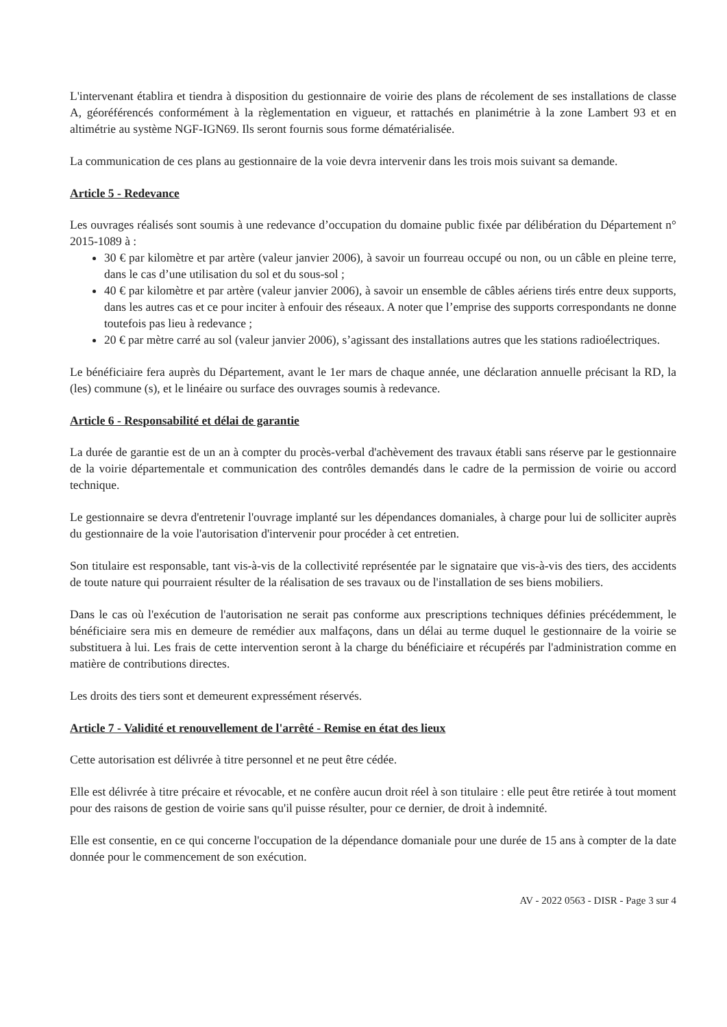L'intervenant établira et tiendra à disposition du gestionnaire de voirie des plans de récolement de ses installations de classe A, géoréférencés conformément à la règlementation en vigueur, et rattachés en planimétrie à la zone Lambert 93 et en altimétrie au système NGF-IGN69. Ils seront fournis sous forme dématérialisée.
La communication de ces plans au gestionnaire de la voie devra intervenir dans les trois mois suivant sa demande.
Article 5 - Redevance
Les ouvrages réalisés sont soumis à une redevance d’occupation du domaine public fixée par délibération du Département n° 2015-1089 à :
30 € par kilomètre et par artère (valeur janvier 2006), à savoir un fourreau occupé ou non, ou un câble en pleine terre, dans le cas d’une utilisation du sol et du sous-sol ;
40 € par kilomètre et par artère (valeur janvier 2006), à savoir un ensemble de câbles aériens tirés entre deux supports, dans les autres cas et ce pour inciter à enfouir des réseaux. A noter que l’emprise des supports correspondants ne donne toutefois pas lieu à redevance ;
20 € par mètre carré au sol (valeur janvier 2006), s’agissant des installations autres que les stations radioélectriques.
Le bénéficiaire fera auprès du Département, avant le 1er mars de chaque année, une déclaration annuelle précisant la RD, la (les) commune (s), et le linéaire ou surface des ouvrages soumis à redevance.
Article 6 - Responsabilité et délai de garantie
La durée de garantie est de un an à compter du procès-verbal d'achèvement des travaux établi sans réserve par le gestionnaire de la voirie départementale et communication des contrôles demandés dans le cadre de la permission de voirie ou accord technique.
Le gestionnaire se devra d'entretenir l'ouvrage implanté sur les dépendances domaniales, à charge pour lui de solliciter auprès du gestionnaire de la voie l'autorisation d'intervenir pour procéder à cet entretien.
Son titulaire est responsable, tant vis-à-vis de la collectivité représentée par le signataire que vis-à-vis des tiers, des accidents de toute nature qui pourraient résulter de la réalisation de ses travaux ou de l'installation de ses biens mobiliers.
Dans le cas où l'exécution de l'autorisation ne serait pas conforme aux prescriptions techniques définies précédemment, le bénéficiaire sera mis en demeure de remédier aux malfaçons, dans un délai au terme duquel le gestionnaire de la voirie se substituera à lui. Les frais de cette intervention seront à la charge du bénéficiaire et récupérés par l'administration comme en matière de contributions directes.
Les droits des tiers sont et demeurent expressément réservés.
Article 7 - Validité et renouvellement de l'arrêté - Remise en état des lieux
Cette autorisation est délivrée à titre personnel et ne peut être cédée.
Elle est délivrée à titre précaire et révocable, et ne confère aucun droit réel à son titulaire : elle peut être retirée à tout moment pour des raisons de gestion de voirie sans qu'il puisse résulter, pour ce dernier, de droit à indemnité.
Elle est consentie, en ce qui concerne l'occupation de la dépendance domaniale pour une durée de 15 ans à compter de la date donnée pour le commencement de son exécution.
AV - 2022 0563 - DISR - Page 3 sur 4